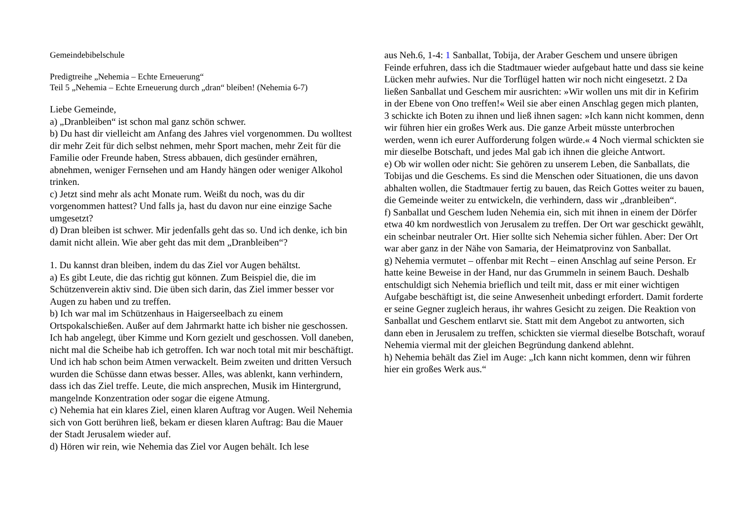Gemeindebibelschule
Predigtreihe „Nehemia – Echte Erneuerung“
Teil 5 „Nehemia – Echte Erneuerung durch „dran“ bleiben! (Nehemia 6-7)
Liebe Gemeinde,
a) „Dranbleiben“ ist schon mal ganz schön schwer.
b) Du hast dir vielleicht am Anfang des Jahres viel vorgenommen. Du wolltest dir mehr Zeit für dich selbst nehmen, mehr Sport machen, mehr Zeit für die Familie oder Freunde haben, Stress abbauen, dich gesünder ernähren, abnehmen, weniger Fernsehen und am Handy hängen oder weniger Alkohol trinken.
c) Jetzt sind mehr als acht Monate rum. Weißt du noch, was du dir vorgenommen hattest? Und falls ja, hast du davon nur eine einzige Sache umgesetzt?
d) Dran bleiben ist schwer. Mir jedenfalls geht das so. Und ich denke, ich bin damit nicht allein. Wie aber geht das mit dem „Dranbleiben“?
1. Du kannst dran bleiben, indem du das Ziel vor Augen behältst.
a) Es gibt Leute, die das richtig gut können. Zum Beispiel die, die im Schützenverein aktiv sind. Die üben sich darin, das Ziel immer besser vor Augen zu haben und zu treffen.
b) Ich war mal im Schützenhaus in Haigerseelbach zu einem Ortspokalschießen. Außer auf dem Jahrmarkt hatte ich bisher nie geschossen. Ich hab angelegt, über Kimme und Korn gezielt und geschossen. Voll daneben, nicht mal die Scheibe hab ich getroffen. Ich war noch total mit mir beschäftigt. Und ich hab schon beim Atmen verwackelt. Beim zweiten und dritten Versuch wurden die Schüsse dann etwas besser. Alles, was ablenkt, kann verhindern, dass ich das Ziel treffe. Leute, die mich ansprechen, Musik im Hintergrund, mangelnde Konzentration oder sogar die eigene Atmung.
c) Nehemia hat ein klares Ziel, einen klaren Auftrag vor Augen. Weil Nehemia sich von Gott berühren ließ, bekam er diesen klaren Auftrag: Bau die Mauer der Stadt Jerusalem wieder auf.
d) Hören wir rein, wie Nehemia das Ziel vor Augen behält. Ich lese
aus Neh.6, 1-4: 1 Sanballat, Tobija, der Araber Geschem und unsere übrigen Feinde erfuhren, dass ich die Stadtmauer wieder aufgebaut hatte und dass sie keine Lücken mehr aufwies. Nur die Torflügel hatten wir noch nicht eingesetzt. 2 Da ließen Sanballat und Geschem mir ausrichten: »Wir wollen uns mit dir in Kefirim in der Ebene von Ono treffen!« Weil sie aber einen Anschlag gegen mich planten, 3 schickte ich Boten zu ihnen und ließ ihnen sagen: »Ich kann nicht kommen, denn wir führen hier ein großes Werk aus. Die ganze Arbeit müsste unterbrochen werden, wenn ich eurer Aufforderung folgen würde.« 4 Noch viermal schickten sie mir dieselbe Botschaft, und jedes Mal gab ich ihnen die gleiche Antwort.
e) Ob wir wollen oder nicht: Sie gehören zu unserem Leben, die Sanballats, die Tobijas und die Geschems. Es sind die Menschen oder Situationen, die uns davon abhalten wollen, die Stadtmauer fertig zu bauen, das Reich Gottes weiter zu bauen, die Gemeinde weiter zu entwickeln, die verhindern, dass wir „dranbleiben“.
f) Sanballat und Geschem luden Nehemia ein, sich mit ihnen in einem der Dörfer etwa 40 km nordwestlich von Jerusalem zu treffen. Der Ort war geschickt gewählt, ein scheinbar neutraler Ort. Hier sollte sich Nehemia sicher fühlen. Aber: Der Ort war aber ganz in der Nähe von Samaria, der Heimatprovinz von Sanballat.
g) Nehemia vermutet – offenbar mit Recht – einen Anschlag auf seine Person. Er hatte keine Beweise in der Hand, nur das Grummeln in seinem Bauch. Deshalb entschuldigt sich Nehemia brieflich und teilt mit, dass er mit einer wichtigen Aufgabe beschäftigt ist, die seine Anwesenheit unbedingt erfordert. Damit forderte er seine Gegner zugleich heraus, ihr wahres Gesicht zu zeigen. Die Reaktion von Sanballat und Geschem entlarvt sie. Statt mit dem Angebot zu antworten, sich dann eben in Jerusalem zu treffen, schickten sie viermal dieselbe Botschaft, worauf Nehemia viermal mit der gleichen Begründung dankend ablehnt.
h) Nehemia behält das Ziel im Auge: „Ich kann nicht kommen, denn wir führen hier ein großes Werk aus.“